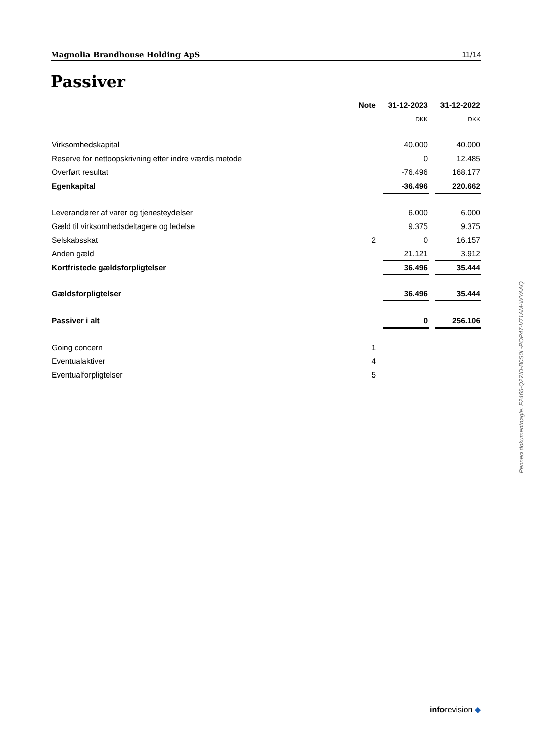Magnolia Brandhouse Holding ApS 11/14
Passiver
| | Note | | 31-12-2023 | | 31-12-2022 |
| | | | DKK | | DKK |
| Virksomhedskapital | | | 40.000 | | 40.000 |
| Reserve for nettoopskrivning efter indre værdis metode | | | 0 | | 12.485 |
| Overført resultat | | | -76.496 | | 168.177 |
| Egenkapital | | | -36.496 | | 220.662 |
| Leverandører af varer og tjenesteydelser | | | 6.000 | | 6.000 |
| Gæld til virksomhedsdeltagere og ledelse | | | 9.375 | | 9.375 |
| Selskabsskat | 2 | | 0 | | 16.157 |
| Anden gæld | | | 21.121 | | 3.912 |
| Kortfristede gældsforpligtelser | | | 36.496 | | 35.444 |
| Gældsforpligtelser | | | 36.496 | | 35.444 |
| Passiver i alt | | | 0 | | 256.106 |
| Going concern | 1 | | | | |
| Eventualaktiver | 4 | | | | |
| Eventualforpligtelser | 5 | | | | |
Penneo dokumentnøgle: F2465-Q27ID-B0S0L-POP47-V71AM-WYAAQ
inforevision ◆